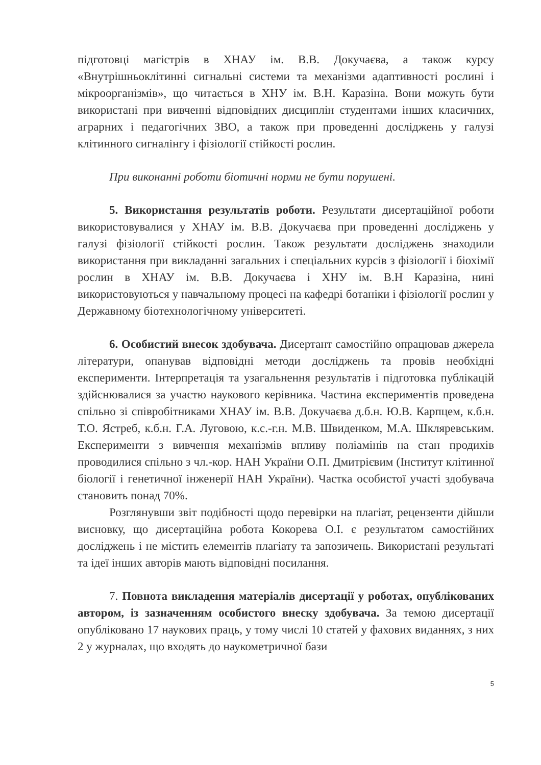підготовці магістрів в ХНАУ ім. В.В. Докучаєва, а також курсу «Внутрішньоклітинні сигнальні системи та механізми адаптивності рослині і мікроорганізмів», що читається в ХНУ ім. В.Н. Каразіна. Вони можуть бути використані при вивченні відповідних дисциплін студентами інших класичних, аграрних і педагогічних ЗВО, а також при проведенні досліджень у галузі клітинного сигналінгу і фізіології стійкості рослин.
При виконанні роботи біотичні норми не бути порушені.
5. Використання результатів роботи. Результати дисертаційної роботи використовувалися у ХНАУ ім. В.В. Докучаєва при проведенні досліджень у галузі фізіології стійкості рослин. Також результати досліджень знаходили використання при викладанні загальних і спеціальних курсів з фізіології і біохімії рослин в ХНАУ ім. В.В. Докучаєва і ХНУ ім. В.Н Каразіна, нині використовуються у навчальному процесі на кафедрі ботаніки і фізіології рослин у Державному біотехнологічному університеті.
6. Особистий внесок здобувача. Дисертант самостійно опрацював джерела літератури, опанував відповідні методи досліджень та провів необхідні експерименти. Інтерпретація та узагальнення результатів і підготовка публікацій здійснювалися за участю наукового керівника. Частина експериментів проведена спільно зі співробітниками ХНАУ ім. В.В. Докучаєва д.б.н. Ю.В. Карпцем, к.б.н. Т.О. Ястреб, к.б.н. Г.А. Луговою, к.с.-г.н. М.В. Швиденком, М.А. Шкляревським. Експерименти з вивчення механізмів впливу поліамінів на стан продихів проводилися спільно з чл.-кор. НАН України О.П. Дмитрієвим (Інститут клітинної біології і генетичної інженерії НАН України). Частка особистої участі здобувача становить понад 70%.
Розглянувши звіт подібності щодо перевірки на плагіат, рецензенти дійшли висновку, що дисертаційна робота Кокорева О.І. є результатом самостійних досліджень і не містить елементів плагіату та запозичень. Використані результаті та ідеї інших авторів мають відповідні посилання.
7. Повнота викладення матеріалів дисертації у роботах, опублікованих автором, із зазначенням особистого внеску здобувача. За темою дисертації опубліковано 17 наукових праць, у тому числі 10 статей у фахових виданнях, з них 2 у журналах, що входять до наукометричної бази
5